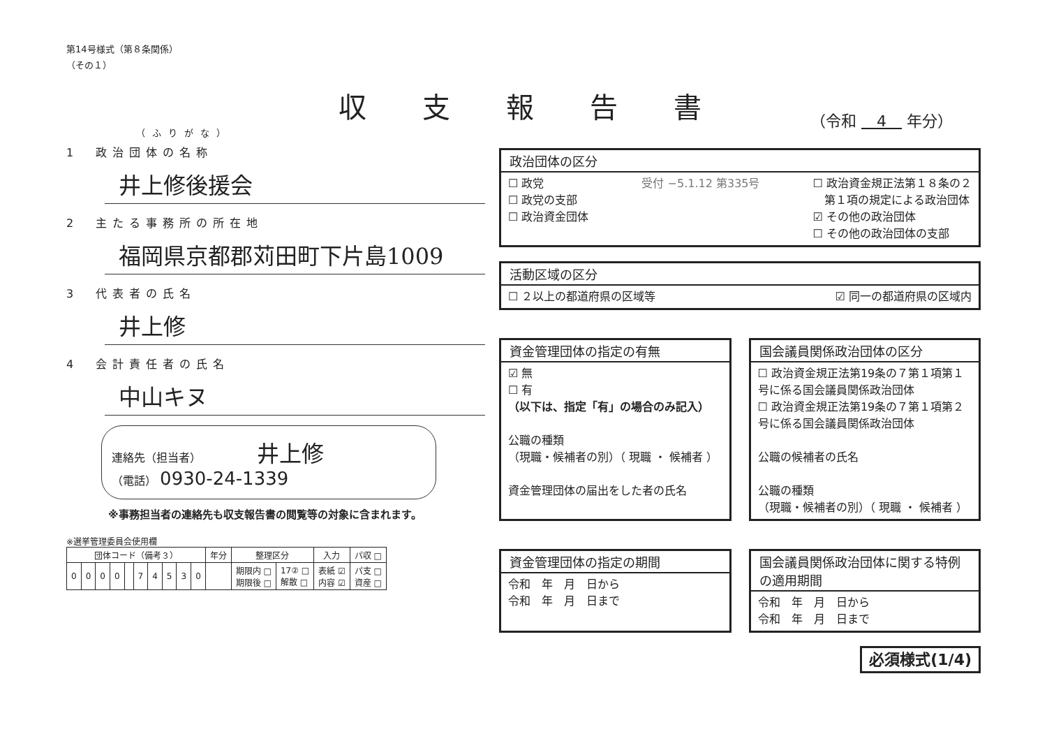第14号様式（第８条関係）
（その１）
収支報告書
（ふりがな）
1　政治団体の名称
井上修後援会
2　主たる事務所の所在地
福岡県京都郡苅田町下片島1009
3　代表者の氏名
井上修
4　会計責任者の氏名
中山キヌ
連絡先（担当者） 井上修
（電話） 0930-24-1339
※事務担当者の連絡先も収支報告書の閲覧等の対象に含まれます。
※選挙管理委員会使用欄
| 団体コード（備考３） | | | | | | | | | | 年分 | 整理区分 | | 入力 | パ収 □ |
| --- | --- | --- | --- | --- | --- | --- | --- | --- | --- | --- | --- | --- | --- | --- |
| 0 | 0 | 0 | 0 | | 7 | 4 | 5 | 3 | 0 | | 期限内 □ 期限後 □ | 17② □ 解散 □ | 表紙 ☑ 内容 ☑ | パ支 □ 資産 □ |
（令和 　4　 年分）
政治団体の区分
☐ 政党
☐ 政党の支部
☐ 政治資金団体
受付 −5.1.12 第335号 ☐ 政治資金規正法第１８条の２
　第１項の規定による政治団体
☑ その他の政治団体
☐ その他の政治団体の支部
活動区域の区分
☐ ２以上の都道府県の区域等 ☑ 同一の都道府県の区域内
資金管理団体の指定の有無
☑ 無
☐ 有
（以下は、指定「有」の場合のみ記入）
公職の種類
（現職・候補者の別）（ 現職 ・ 候補者 ）
資金管理団体の届出をした者の氏名
国会議員関係政治団体の区分
☐ 政治資金規正法第19条の７第１項第１号に係る国会議員関係政治団体
☐ 政治資金規正法第19条の７第１項第２号に係る国会議員関係政治団体
公職の候補者の氏名
公職の種類
（現職・候補者の別）（ 現職 ・ 候補者 ）
資金管理団体の指定の期間
令和　年　月　日から
令和　年　月　日まで
国会議員関係政治団体に関する特例の適用期間
令和　年　月　日から
令和　年　月　日まで
必須様式(1/4)